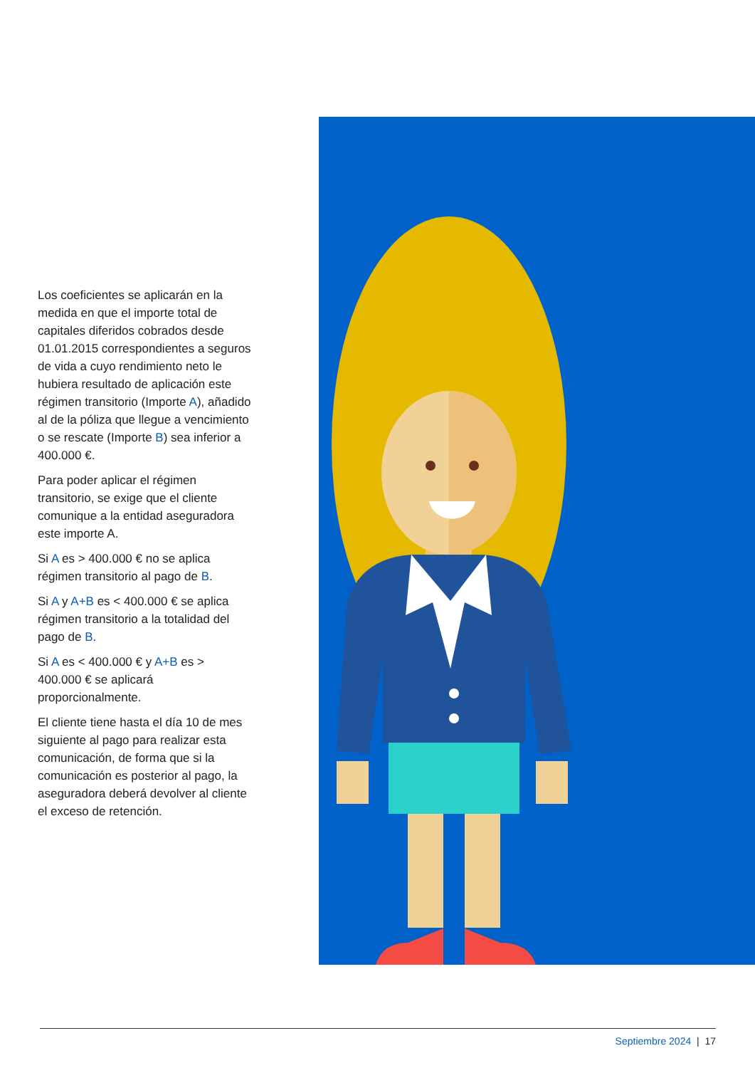Los coeficientes se aplicarán en la medida en que el importe total de capitales diferidos cobrados desde 01.01.2015 correspondientes a seguros de vida a cuyo rendimiento neto le hubiera resultado de aplicación este régimen transitorio (Importe A), añadido al de la póliza que llegue a vencimiento o se rescate (Importe B) sea inferior a 400.000 €.
Para poder aplicar el régimen transitorio, se exige que el cliente comunique a la entidad aseguradora este importe A.
Si A es > 400.000 € no se aplica régimen transitorio al pago de B.
Si A y A+B es < 400.000 € se aplica régimen transitorio a la totalidad del pago de B.
Si A es < 400.000 € y A+B es > 400.000 € se aplicará proporcionalmente.
El cliente tiene hasta el día 10 de mes siguiente al pago para realizar esta comunicación, de forma que si la comunicación es posterior al pago, la aseguradora deberá devolver al cliente el exceso de retención.
Septiembre 2024 | 17